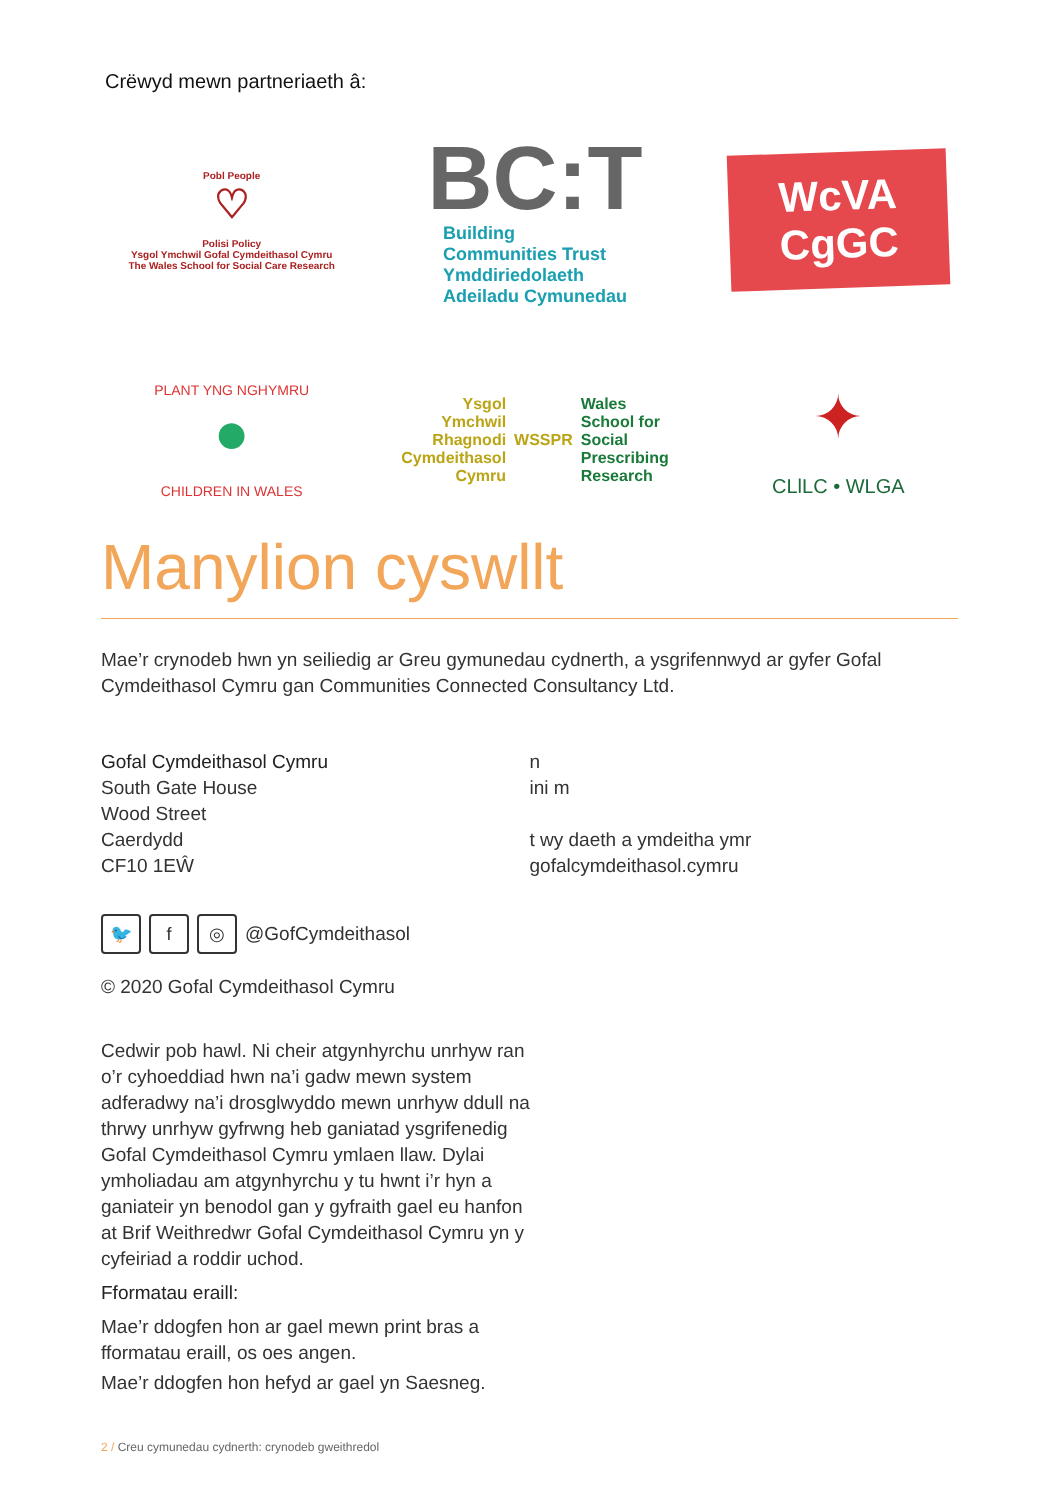Crëwyd mewn partneriaeth â:
Pobl People
♡
Polisi Policy
Ysgol Ymchwil Gofal Cymdeithasol Cymru
The Wales School for Social Care Research
BC:T
Building
Communities Trust
Ymddiriedolaeth
Adeiladu Cymunedau
WcVA
CgGC
PLANT YNG NGHYMRU
●
CHILDREN IN WALES
Ysgol
Ymchwil
Rhagnodi
Cymdeithasol
Cymru
WSSPR
Wales
School for
Social
Prescribing
Research
✦
CLlLC • WLGA
Manylion cyswllt
Mae’r crynodeb hwn yn seiliedig ar Greu gymunedau cydnerth, a ysgrifennwyd ar gyfer Gofal Cymdeithasol Cymru gan Communities Connected Consultancy Ltd.
Gofal Cymdeithasol Cymru
South Gate House
Wood Street
Caerdydd
CF10 1EŴ
n
ini m
t wy daeth a ymdeitha ymr
gofalcymdeithasol.cymru
🐦 f ◎ @GofCymdeithasol
© 2020 Gofal Cymdeithasol Cymru
Cedwir pob hawl. Ni cheir atgynhyrchu unrhyw ran o’r cyhoeddiad hwn na’i gadw mewn system adferadwy na’i drosglwyddo mewn unrhyw ddull na thrwy unrhyw gyfrwng heb ganiatad ysgrifenedig Gofal Cymdeithasol Cymru ymlaen llaw. Dylai ymholiadau am atgynhyrchu y tu hwnt i’r hyn a ganiateir yn benodol gan y gyfraith gael eu hanfon at Brif Weithredwr Gofal Cymdeithasol Cymru yn y cyfeiriad a roddir uchod.
Fformatau eraill:
Mae’r ddogfen hon ar gael mewn print bras a fformatau eraill, os oes angen.
Mae’r ddogfen hon hefyd ar gael yn Saesneg.
2 / Creu cymunedau cydnerth: crynodeb gweithredol